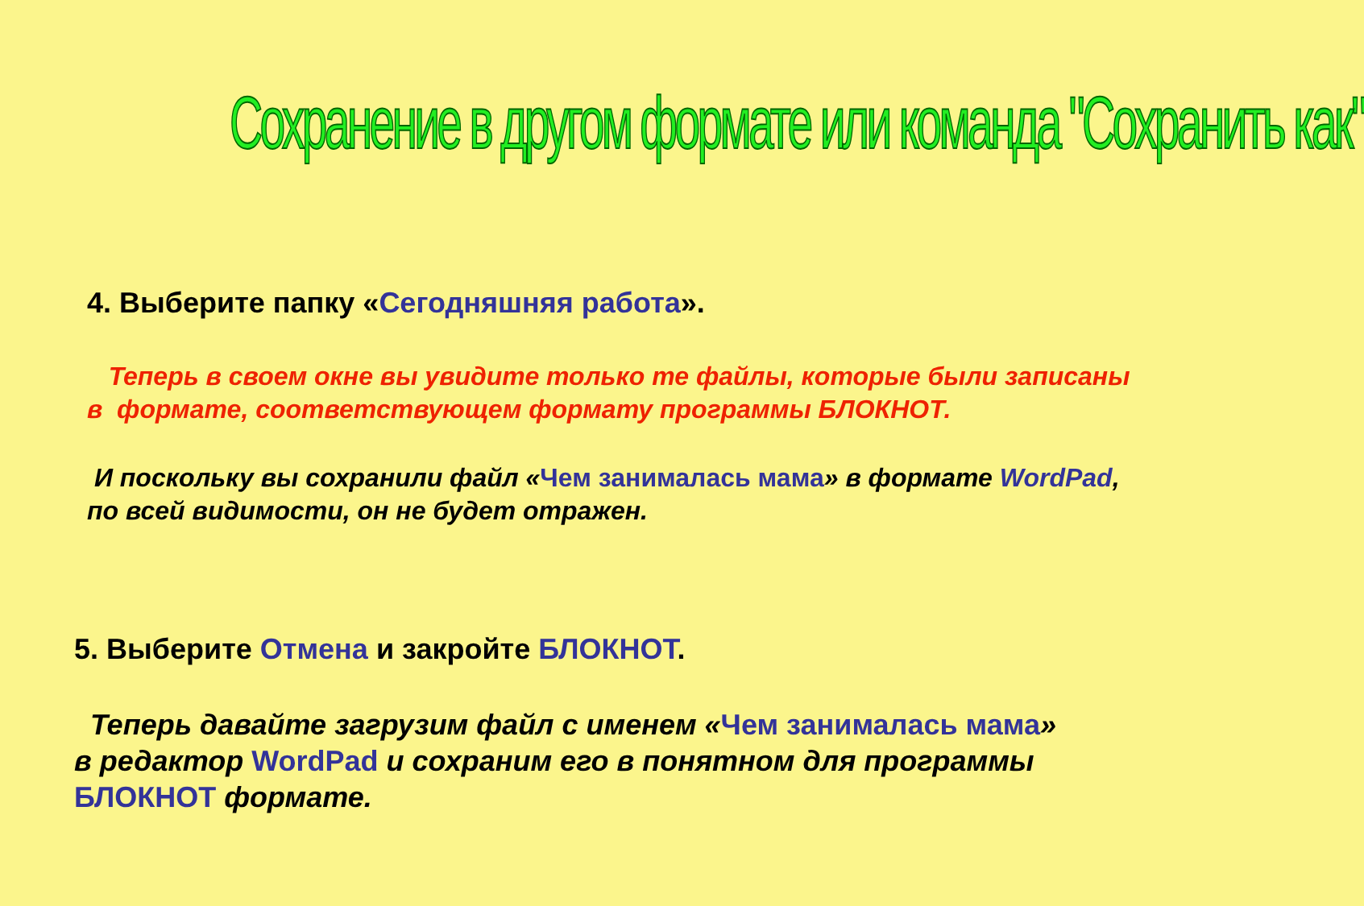Сохранение в другом формате или команда "Сохранить как"
4. Выберите папку «Сегодняшняя работа».
Теперь в своем окне вы увидите только те файлы, которые были записаны
в формате, соответствующем формату программы БЛОКНОТ.
И поскольку вы сохранили файл «Чем занималась мама» в формате WordPad,
по всей видимости, он не будет отражен.
5. Выберите Отмена и закройте БЛОКНОТ.
Теперь давайте загрузим файл с именем «Чем занималась мама»
в редактор WordPad и сохраним его в понятном для программы
БЛОКНОТ формате.